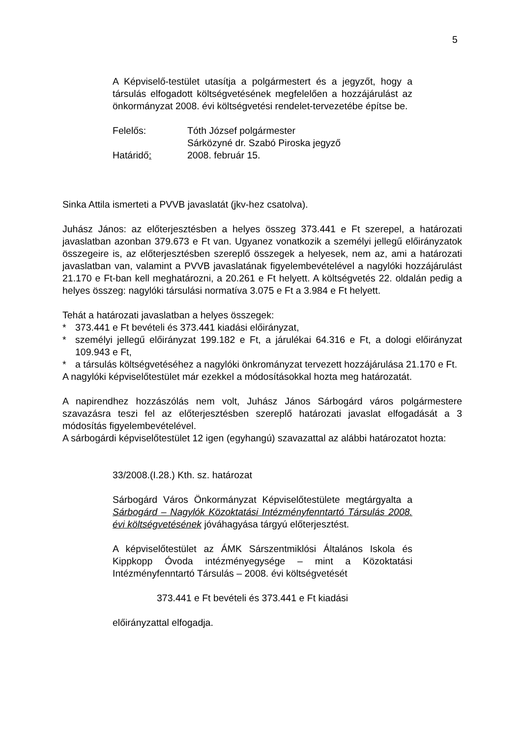5
A Képviselő-testület utasítja a polgármestert és a jegyzőt, hogy a társulás elfogadott költségvetésének megfelelően a hozzájárulást az önkormányzat 2008. évi költségvetési rendelet-tervezetébe építse be.
Felelős: Tóth József polgármester
Sárközyné dr. Szabó Piroska jegyző
Határidő: 2008. február 15.
Sinka Attila ismerteti a PVVB javaslatát (jkv-hez csatolva).
Juhász János: az előterjesztésben a helyes összeg 373.441 e Ft szerepel, a határozati javaslatban azonban 379.673 e Ft van. Ugyanez vonatkozik a személyi jellegű előirányzatok összegeire is, az előterjesztésben szereplő összegek a helyesek, nem az, ami a határozati javaslatban van, valamint a PVVB javaslatának figyelembevételével a nagylóki hozzájárulást 21.170 e Ft-ban kell meghatározni, a 20.261 e Ft helyett. A költségvetés 22. oldalán pedig a helyes összeg: nagylóki társulási normatíva 3.075 e Ft a 3.984 e Ft helyett.
Tehát a határozati javaslatban a helyes összegek:
* 373.441 e Ft bevételi és 373.441 kiadási előirányzat,
* személyi jellegű előirányzat 199.182 e Ft, a járulékai 64.316 e Ft, a dologi előirányzat 109.943 e Ft,
* a társulás költségvetéséhez a nagylóki önkrományzat tervezett hozzájárulása 21.170 e Ft.
A nagylóki képviselőtestület már ezekkel a módosításokkal hozta meg határozatát.
A napirendhez hozzászólás nem volt, Juhász János Sárbogárd város polgármestere szavazásra teszi fel az előterjesztésben szereplő határozati javaslat elfogadását a 3 módosítás figyelembevételével.
A sárbogárdi képviselőtestület 12 igen (egyhangú) szavazattal az alábbi határozatot hozta:
33/2008.(I.28.) Kth. sz. határozat
Sárbogárd Város Önkormányzat Képviselőtestülete megtárgyalta a Sárbogárd – Nagylók Közoktatási Intézményfenntartó Társulás 2008. évi költségvetésének jóváhagyása tárgyú előterjesztést.
A képviselőtestület az ÁMK Sárszentmiklósi Általános Iskola és Kippkopp Óvoda intézményegysége – mint a Közoktatási Intézményfenntartó Társulás – 2008. évi költségvetését
373.441 e Ft bevételi és 373.441 e Ft kiadási
előirányzattal elfogadja.